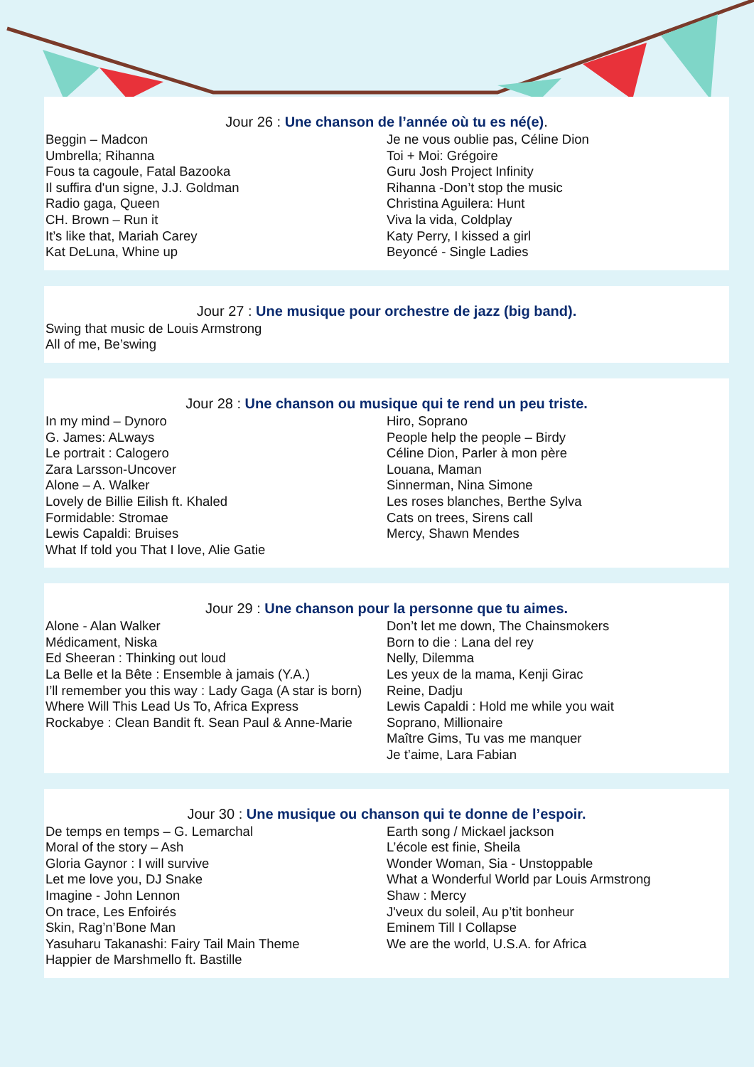Jour 26 : Une chanson de l’année où tu es né(e).
Beggin – Madcon
Umbrella; Rihanna
Fous ta cagoule, Fatal Bazooka
Il suffira d'un signe, J.J. Goldman
Radio gaga, Queen
CH. Brown – Run it
It’s like that, Mariah Carey
Kat DeLuna, Whine up
Je ne vous oublie pas, Céline Dion
Toi + Moi: Grégoire
Guru Josh Project Infinity
Rihanna -Don’t stop the music
Christina Aguilera: Hunt
Viva la vida, Coldplay
Katy Perry, I kissed a girl
Beyoncé - Single Ladies
Jour 27 : Une musique pour orchestre de jazz (big band).
Swing that music de Louis Armstrong
All of me, Be’swing
Jour 28 : Une chanson ou musique qui te rend un peu triste.
In my mind – Dynoro
G. James: ALways
Le portrait : Calogero
Zara Larsson-Uncover
Alone – A. Walker
Lovely de Billie Eilish ft. Khaled
Formidable: Stromae
Lewis Capaldi: Bruises
What If told you That I love, Alie Gatie
Hiro, Soprano
People help the people – Birdy
Céline Dion, Parler à mon père
Louana, Maman
Sinnerman, Nina Simone
Les roses blanches, Berthe Sylva
Cats on trees, Sirens call
Mercy, Shawn Mendes
Jour 29 : Une chanson pour la personne que tu aimes.
Alone - Alan Walker
Médicament, Niska
Ed Sheeran : Thinking out loud
La Belle et la Bête : Ensemble à jamais (Y.A.)
I’ll remember you this way : Lady Gaga (A star is born)
Where Will This Lead Us To, Africa Express
Rockabye : Clean Bandit ft. Sean Paul & Anne-Marie
Don’t let me down, The Chainsmokers
Born to die : Lana del rey
Nelly, Dilemma
Les yeux de la mama, Kenji Girac
Reine, Dadju
Lewis Capaldi : Hold me while you wait
Soprano, Millionaire
Maître Gims, Tu vas me manquer
Je t’aime, Lara Fabian
Jour 30 : Une musique ou chanson qui te donne de l’espoir.
De temps en temps – G. Lemarchal
Moral of the story – Ash
Gloria Gaynor : I will survive
Let me love you, DJ Snake
Imagine - John Lennon
On trace, Les Enfoirés
Skin, Rag’n’Bone Man
Yasuharu Takanashi: Fairy Tail Main Theme
Happier de Marshmello ft. Bastille
Earth song / Mickael jackson
L’école est finie, Sheila
Wonder Woman, Sia - Unstoppable
What a Wonderful World par Louis Armstrong
Shaw : Mercy
J'veux du soleil, Au p’tit bonheur
Eminem Till I Collapse
We are the world, U.S.A. for Africa